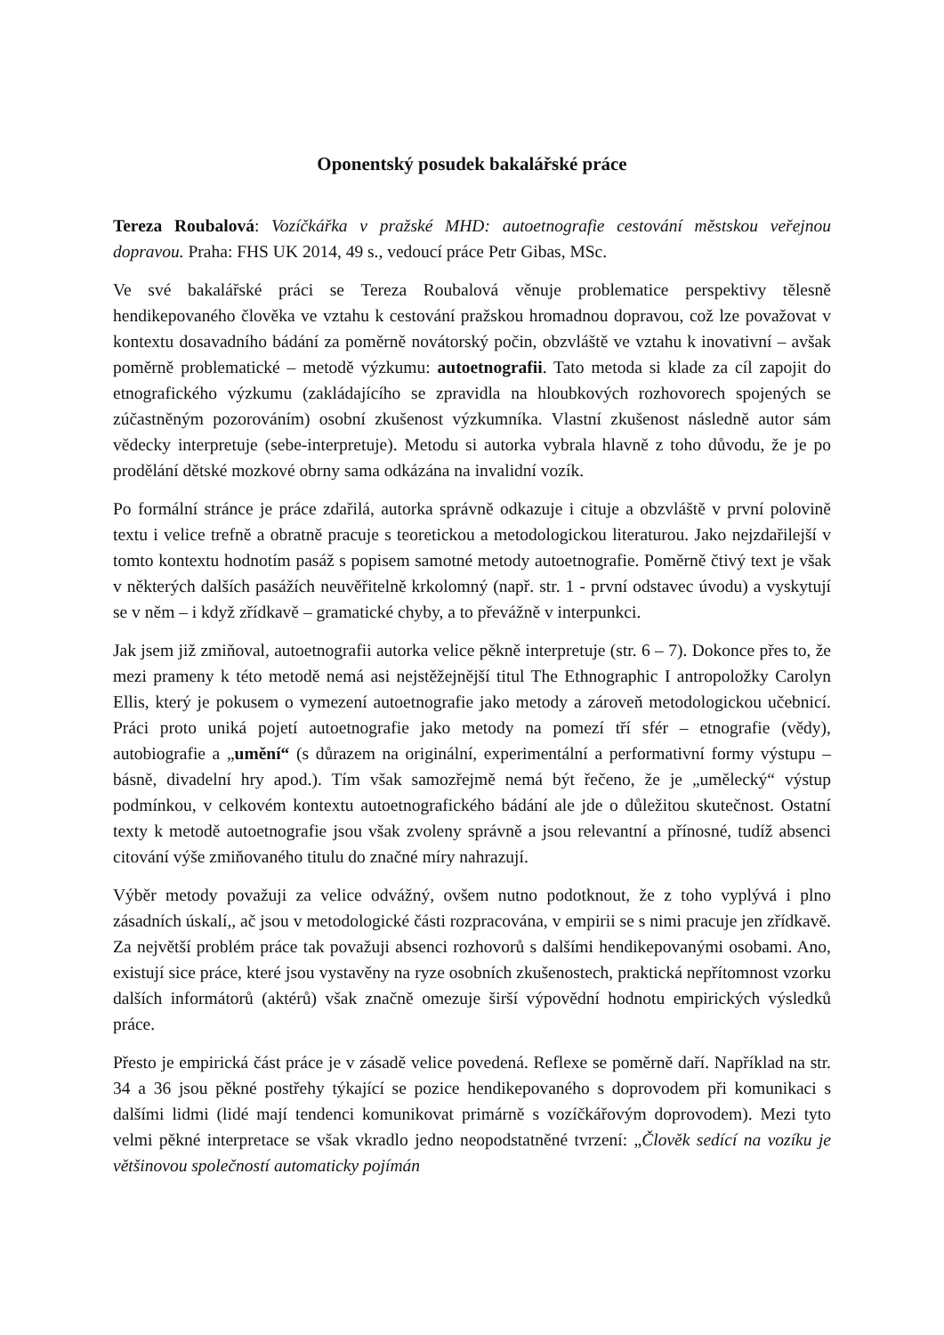Oponentský posudek bakalářské práce
Tereza Roubalová: Vozíčkářka v pražské MHD: autoetnografie cestování městskou veřejnou dopravou. Praha: FHS UK 2014, 49 s., vedoucí práce Petr Gibas, MSc.
Ve své bakalářské práci se Tereza Roubalová věnuje problematice perspektivy tělesně hendikepovaného člověka ve vztahu k cestování pražskou hromadnou dopravou, což lze považovat v kontextu dosavadního bádání za poměrně novátorský počin, obzvláště ve vztahu k inovativní – avšak poměrně problematické – metodě výzkumu: autoetnografii. Tato metoda si klade za cíl zapojit do etnografického výzkumu (zakládajícího se zpravidla na hloubkových rozhovorech spojených se zúčastněným pozorováním) osobní zkušenost výzkumníka. Vlastní zkušenost následně autor sám vědecky interpretuje (sebe-interpretuje). Metodu si autorka vybrala hlavně z toho důvodu, že je po prodělání dětské mozkové obrny sama odkázána na invalidní vozík.
Po formální stránce je práce zdařilá, autorka správně odkazuje i cituje a obzvláště v první polovině textu i velice trefně a obratně pracuje s teoretickou a metodologickou literaturou. Jako nejzdařilejší v tomto kontextu hodnotím pasáž s popisem samotné metody autoetnografie. Poměrně čtivý text je však v některých dalších pasážích neuvěřitelně krkolomný (např. str. 1 - první odstavec úvodu) a vyskytují se v něm – i když zřídkavě – gramatické chyby, a to převážně v interpunkci.
Jak jsem již zmiňoval, autoetnografii autorka velice pěkně interpretuje (str. 6 – 7). Dokonce přes to, že mezi prameny k této metodě nemá asi nejstěžejnější titul The Ethnographic I antropoložky Carolyn Ellis, který je pokusem o vymezení autoetnografie jako metody a zároveň metodologickou učebnicí. Práci proto uniká pojetí autoetnografie jako metody na pomezí tří sfér – etnografie (vědy), autobiografie a „umění“ (s důrazem na originální, experimentální a performativní formy výstupu – básně, divadelní hry apod.). Tím však samozřejmě nemá být řečeno, že je „umělecký“ výstup podmínkou, v celkovém kontextu autoetnografického bádání ale jde o důležitou skutečnost. Ostatní texty k metodě autoetnografie jsou však zvoleny správně a jsou relevantní a přínosné, tudíž absenci citování výše zmiňovaného titulu do značné míry nahrazují.
Výběr metody považuji za velice odvážný, ovšem nutno podotknout, že z toho vyplývá i plno zásadních úskalí,, ač jsou v metodologické části rozpracována, v empirii se s nimi pracuje jen zřídkavě. Za největší problém práce tak považuji absenci rozhovorů s dalšími hendikepovanými osobami. Ano, existují sice práce, které jsou vystavěny na ryze osobních zkušenostech, praktická nepřítomnost vzorku dalších informátorů (aktérů) však značně omezuje širší výpovědní hodnotu empirických výsledků práce.
Přesto je empirická část práce je v zásadě velice povedená. Reflexe se poměrně daří. Například na str. 34 a 36 jsou pěkné postřehy týkající se pozice hendikepovaného s doprovodem při komunikaci s dalšími lidmi (lidé mají tendenci komunikovat primárně s vozíčkářovým doprovodem). Mezi tyto velmi pěkné interpretace se však vkradlo jedno neopodstatněné tvrzení: „Člověk sedící na vozíku je většinovou společností automaticky pojímán